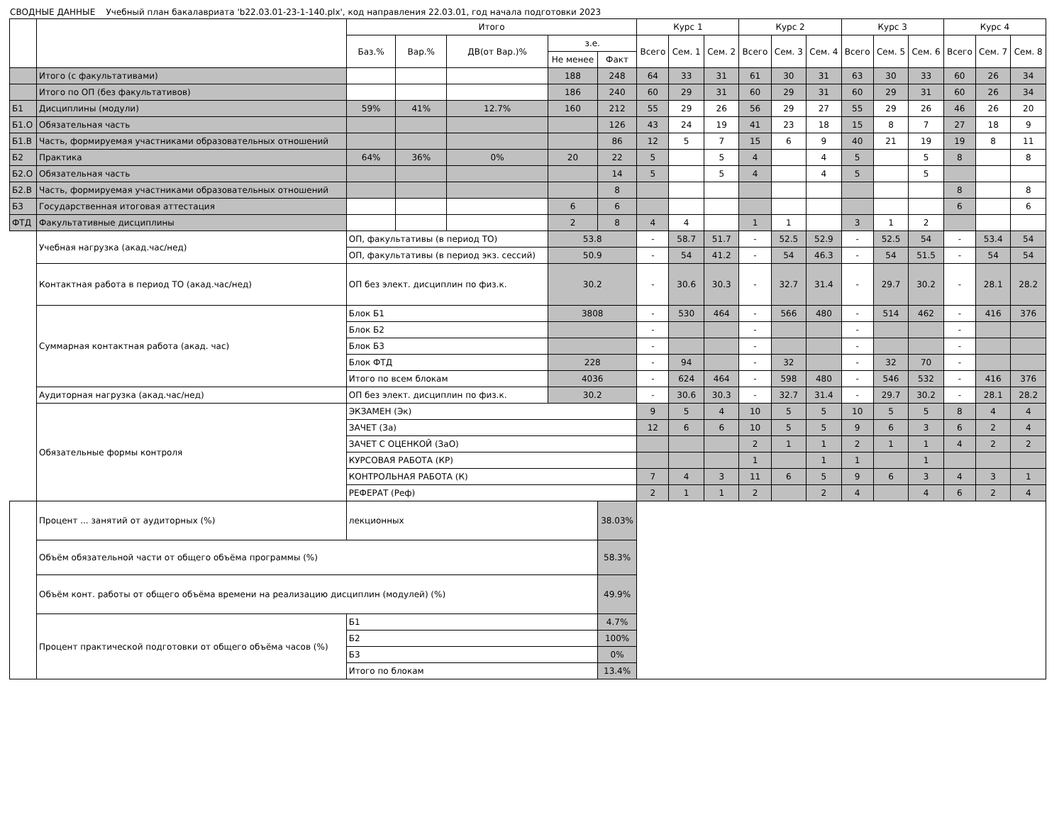СВОДНЫЕ ДАННЫЕ Учебный план бакалавриата 'b22.03.01-23-1-140.plx', код направления 22.03.01, год начала подготовки 2023
| | | Итого | | | | | Курс 1 | | | Курс 2 | | | Курс 3 | | | Курс 4 | | |
| --- | --- | --- | --- | --- | --- | --- | --- | --- | --- | --- | --- | --- | --- | --- | --- | --- | --- | --- |
| | | Баз.% | Вар.% | ДВ(от Вар.)% | з.е. | | Всего | Сем. 1 | Сем. 2 | Всего | Сем. 3 | Сем. 4 | Всего | Сем. 5 | Сем. 6 | Всего | Сем. 7 | Сем. 8 |
| | | | | | Не менее | Факт | | | | | | | | | | | | |
| | Итого (с факультативами) | | | | 188 | 248 | 64 | 33 | 31 | 61 | 30 | 31 | 63 | 30 | 33 | 60 | 26 | 34 |
| | Итого по ОП (без факультативов) | | | | 186 | 240 | 60 | 29 | 31 | 60 | 29 | 31 | 60 | 29 | 31 | 60 | 26 | 34 |
| Б1 | Дисциплины (модули) | 59% | 41% | 12.7% | 160 | 212 | 55 | 29 | 26 | 56 | 29 | 27 | 55 | 29 | 26 | 46 | 26 | 20 |
| Б1.О | Обязательная часть | | | | | 126 | 43 | 24 | 19 | 41 | 23 | 18 | 15 | 8 | 7 | 27 | 18 | 9 |
| Б1.В | Часть, формируемая участниками образовательных отношений | | | | | 86 | 12 | 5 | 7 | 15 | 6 | 9 | 40 | 21 | 19 | 19 | 8 | 11 |
| Б2 | Практика | 64% | 36% | 0% | 20 | 22 | 5 | | 5 | 4 | | 4 | 5 | | 5 | 8 | | 8 |
| Б2.О | Обязательная часть | | | | | 14 | 5 | | 5 | 4 | | 4 | 5 | | 5 | | | |
| Б2.В | Часть, формируемая участниками образовательных отношений | | | | | 8 | | | | | | | | | | 8 | | 8 |
| Б3 | Государственная итоговая аттестация | | | | 6 | 6 | | | | | | | | | | 6 | | 6 |
| ФТД | Факультативные дисциплины | | | | 2 | 8 | 4 | 4 | | 1 | 1 | | 3 | 1 | 2 | | | |
| | Учебная нагрузка (акад.час/нед) | ОП, факультативы (в период ТО) | | | 53.8 | | - | 58.7 | 51.7 | - | 52.5 | 52.9 | - | 52.5 | 54 | - | 53.4 | 54 |
| | | ОП, факультативы (в период экз. сессий) | | | 50.9 | | - | 54 | 41.2 | - | 54 | 46.3 | - | 54 | 51.5 | - | 54 | 54 |
| | Контактная работа в период ТО (акад.час/нед) | ОП без элект. дисциплин по физ.к. | | | 30.2 | | - | 30.6 | 30.3 | - | 32.7 | 31.4 | - | 29.7 | 30.2 | - | 28.1 | 28.2 |
| | Суммарная контактная работа (акад. час) | Блок Б1 | | | 3808 | | - | 530 | 464 | - | 566 | 480 | - | 514 | 462 | - | 416 | 376 |
| | | Блок Б2 | | | | | - | | | - | | | - | | | - | | |
| | | Блок Б3 | | | | | - | | | - | | | - | | | - | | |
| | | Блок ФТД | | | 228 | | - | 94 | | - | 32 | | - | 32 | 70 | - | | |
| | | Итого по всем блокам | | | 4036 | | - | 624 | 464 | - | 598 | 480 | - | 546 | 532 | - | 416 | 376 |
| | Аудиторная нагрузка (акад.час/нед) | ОП без элект. дисциплин по физ.к. | | | 30.2 | | - | 30.6 | 30.3 | - | 32.7 | 31.4 | - | 29.7 | 30.2 | - | 28.1 | 28.2 |
| | Обязательные формы контроля | ЭКЗАМЕН (Эк) | | | | | 9 | 5 | 4 | 10 | 5 | 5 | 10 | 5 | 5 | 8 | 4 | 4 |
| | | ЗАЧЕТ (За) | | | | | 12 | 6 | 6 | 10 | 5 | 5 | 9 | 6 | 3 | 6 | 2 | 4 |
| | | ЗАЧЕТ С ОЦЕНКОЙ (ЗаО) | | | | | | | | 2 | 1 | 1 | 2 | 1 | 1 | 4 | 2 | 2 |
| | | КУРСОВАЯ РАБОТА (КР) | | | | | | | | 1 | | 1 | 1 | | 1 | | | |
| | | КОНТРОЛЬНАЯ РАБОТА (К) | | | | | 7 | 4 | 3 | 11 | 6 | 5 | 9 | 6 | 3 | 4 | 3 | 1 |
| | | РЕФЕРАТ (Реф) | | | | | 2 | 1 | 1 | 2 | | 2 | 4 | | 4 | 6 | 2 | 4 |
| | Процент ... занятий от аудиторных (%) | лекционных | | | | 38.03% | | | | | | | | | | | | |
| | Объём обязательной части от общего объёма программы (%) | | | | | 58.3% | | | | | | | | | | | | |
| | Объём конт. работы от общего объёма времени на реализацию дисциплин (модулей) (%) | | | | | 49.9% | | | | | | | | | | | | |
| | Процент практической подготовки от общего объёма часов (%) | Б1 | | | | 4.7% | | | | | | | | | | | | |
| | | Б2 | | | | 100% | | | | | | | | | | | | |
| | | Б3 | | | | 0% | | | | | | | | | | | | |
| | | Итого по блокам | | | | 13.4% | | | | | | | | | | | | |